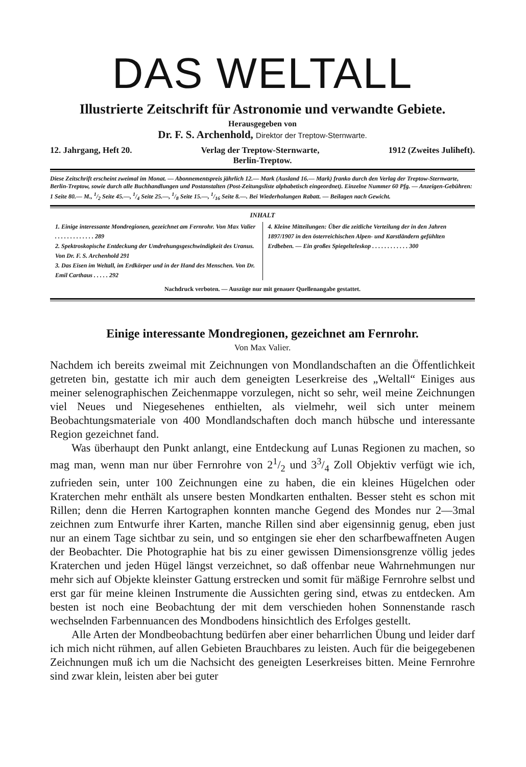DAS WELTALL
Illustrierte Zeitschrift für Astronomie und verwandte Gebiete.
Herausgegeben von
Dr. F. S. Archenhold, Direktor der Treptow-Sternwarte.
12. Jahrgang, Heft 20. Verlag der Treptow-Sternwarte, 1912 (Zweites Juliheft).
Berlin-Treptow.
Diese Zeitschrift erscheint zweimal im Monat. — Abonnementspreis jährlich 12.— Mark (Ausland 16.— Mark) franko durch den Verlag der Treptow-Sternwarte, Berlin-Treptow, sowie durch alle Buchhandlungen und Postanstalten (Post-Zeitungsliste alphabetisch eingeordnet). Einzelne Nummer 60 Pfg. — Anzeigen-Gebühren: 1 Seite 80.— M., 1/2 Seite 45.—, 1/4 Seite 25.—, 1/8 Seite 15.—, 1/16 Seite 8.—. Bei Wiederholungen Rabatt. — Beilagen nach Gewicht.
INHALT
1. Einige interessante Mondregionen, gezeichnet am Fernrohr. Von Max Valier . . . . . . . . . . . . . 289
2. Spektroskopische Entdeckung der Umdrehungsgeschwindigkeit des Uranus. Von Dr. F. S. Archenhold 291
3. Das Eisen im Weltall, im Erdkörper und in der Hand des Menschen. Von Dr. Emil Carthaus . . . . . 292
4. Kleine Mitteilungen: Über die zeitliche Verteilung der in den Jahren 1897/1907 in den österreichischen Alpen- und Karstländern gefühlten Erdbeben. — Ein großes Spiegelteleskop . . . . . . . . . . . . 300
Nachdruck verboten. — Auszüge nur mit genauer Quellenangabe gestattet.
Einige interessante Mondregionen, gezeichnet am Fernrohr.
Von Max Valier.
Nachdem ich bereits zweimal mit Zeichnungen von Mondlandschaften an die Öffentlichkeit getreten bin, gestatte ich mir auch dem geneigten Leserkreise des „Weltall“ Einiges aus meiner selenographischen Zeichenmappe vorzulegen, nicht so sehr, weil meine Zeichnungen viel Neues und Niegesehenes enthielten, als vielmehr, weil sich unter meinem Beobachtungsmateriale von 400 Mondlandschaften doch manch hübsche und interessante Region gezeichnet fand.
Was überhaupt den Punkt anlangt, eine Entdeckung auf Lunas Regionen zu machen, so mag man, wenn man nur über Fernrohre von 21/2 und 33/4 Zoll Objektiv verfügt wie ich, zufrieden sein, unter 100 Zeichnungen eine zu haben, die ein kleines Hügelchen oder Kraterchen mehr enthält als unsere besten Mondkarten enthalten. Besser steht es schon mit Rillen; denn die Herren Kartographen konnten manche Gegend des Mondes nur 2—3mal zeichnen zum Entwurfe ihrer Karten, manche Rillen sind aber eigensinnig genug, eben just nur an einem Tage sichtbar zu sein, und so entgingen sie eher den scharfbewaffneten Augen der Beobachter. Die Photographie hat bis zu einer gewissen Dimensionsgrenze völlig jedes Kraterchen und jeden Hügel längst verzeichnet, so daß offenbar neue Wahrnehmungen nur mehr sich auf Objekte kleinster Gattung erstrecken und somit für mäßige Fernrohre selbst und erst gar für meine kleinen Instrumente die Aussichten gering sind, etwas zu entdecken. Am besten ist noch eine Beobachtung der mit dem verschieden hohen Sonnenstande rasch wechselnden Farbennuancen des Mondbodens hinsichtlich des Erfolges gestellt.
Alle Arten der Mondbeobachtung bedürfen aber einer beharrlichen Übung und leider darf ich mich nicht rühmen, auf allen Gebieten Brauchbares zu leisten. Auch für die beigegebenen Zeichnungen muß ich um die Nachsicht des geneigten Leserkreises bitten. Meine Fernrohre sind zwar klein, leisten aber bei guter